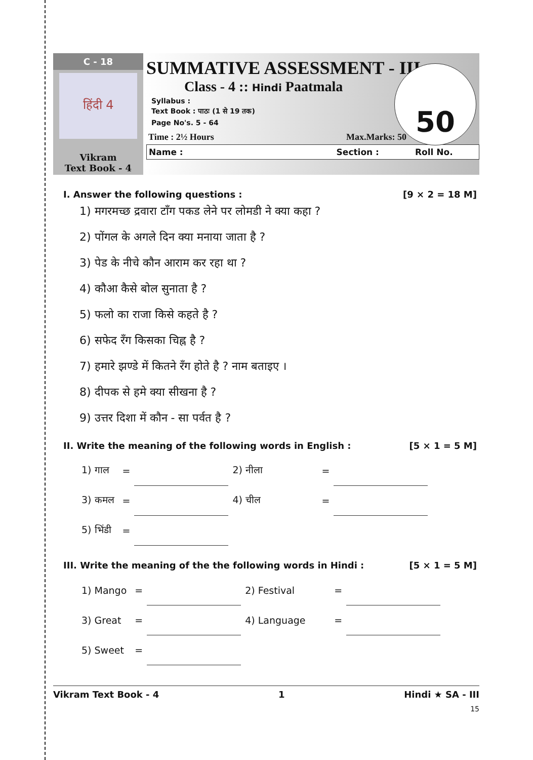C - 18
हिंदी 4
Vikram
Text Book - 4
SUMMATIVE ASSESSMENT - III
Class - 4 :: Hindi Paatmala
Syllabus :
Text Book : पाठः (1 से 19 तक)
Page No's. 5 - 64
50
Time : 2½ Hours Max.Marks: 50
Name : Section : Roll No.
I. Answer the following questions : [9 × 2 = 18 M]
1) मगरमच्छ द्रवारा टाँग पकड लेने पर लोमडी ने क्या कहा ?
2) पोंगल के अगले दिन क्या मनाया जाता है ?
3) पेड के नीचे कौन आराम कर रहा था ?
4) कौआ कैसे बोल सुनाता है ?
5) फलो का राजा किसे कहते है ?
6) सफेद रँग किसका चिह्न है ?
7) हमारे झण्डे में कितने रँग होते है ? नाम बताइए ।
8) दीपक से हमे क्या सीखना है ?
9) उत्तर दिशा में कौन - सा पर्वत है ?
II. Write the meaning of the following words in English : [5 × 1 = 5 M]
| 1) गाल | = | | 2) नीला | = | |
| 3) कमल | = | | 4) चील | = | |
| 5) भिंडी | = | | | | |
III. Write the meaning of the the following words in Hindi : [5 × 1 = 5 M]
| 1) Mango | = | | 2) Festival | = | |
| 3) Great | = | | 4) Language | = | |
| 5) Sweet | = | | | | |
Vikram Text Book - 4 1 Hindi ★ SA - III
15